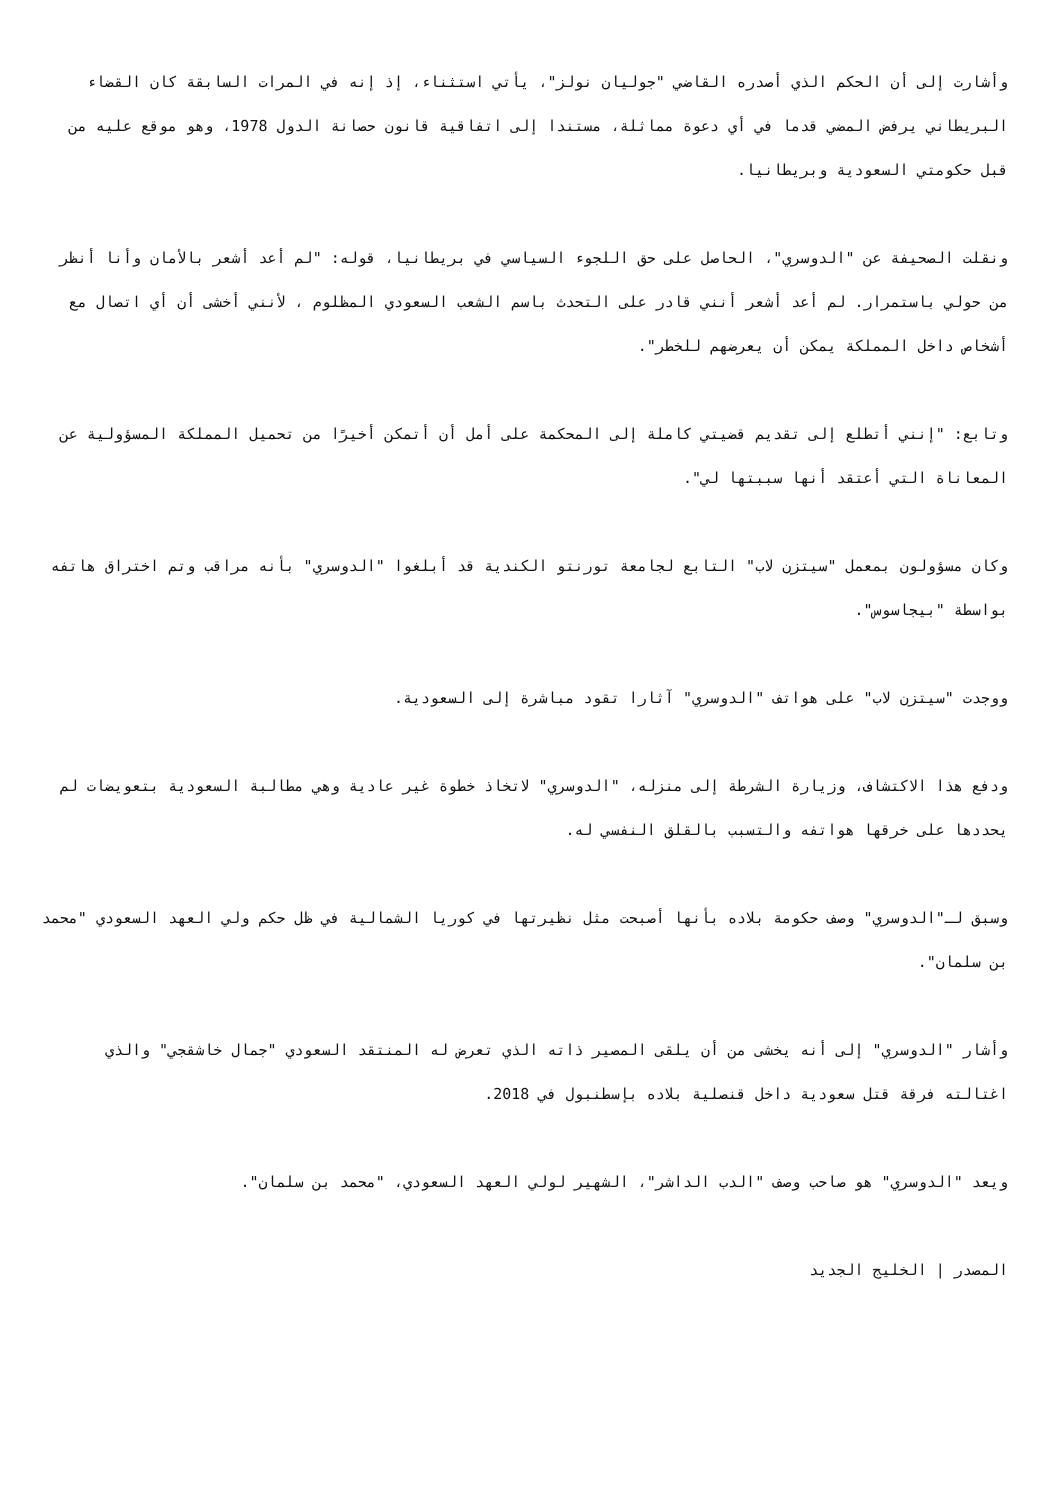وأشارت إلى أن الحكم الذي أصدره القاضي "جوليان نولز"، يأتي استثناء، إذ إنه في المرات السابقة كان القضاء البريطاني يرفض المضي قدما في أي دعوة مماثلة، مستندا إلى اتفاقية قانون حصانة الدول 1978، وهو موقع عليه من قبل حكومتي السعودية وبريطانيا.
ونقلت الصحيفة عن "الدوسري"، الحاصل على حق اللجوء السياسي في بريطانيا، قوله: "لم أعد أشعر بالأمان وأنا أنظر من حولي باستمرار. لم أعد أشعر أنني قادر على التحدث باسم الشعب السعودي المظلوم ، لأنني أخشى أن أي اتصال مع أشخاص داخل المملكة يمكن أن يعرضهم للخطر".
وتابع: "إنني أتطلع إلى تقديم قضيتي كاملة إلى المحكمة على أمل أن أتمكن أخيرًا من تحميل المملكة المسؤولية عن المعاناة التي أعتقد أنها سببتها لي".
وكان مسؤولون بمعمل "سيتزن لاب" التابع لجامعة تورنتو الكندية قد أبلغوا "الدوسري" بأنه مراقب وتم اختراق هاتفه بواسطة "بيجاسوس".
ووجدت "سيتزن لاب" على هواتف "الدوسري" آثارا تقود مباشرة إلى السعودية.
ودفع هذا الاكتشاف، وزيارة الشرطة إلى منزله، "الدوسري" لاتخاذ خطوة غير عادية وهي مطالبة السعودية بتعويضات لم يحددها على خرقها هواتفه والتسبب بالقلق النفسي له.
وسبق لـ"الدوسري" وصف حكومة بلاده بأنها أصبحت مثل نظيرتها في كوريا الشمالية في ظل حكم ولي العهد السعودي "محمد بن سلمان".
وأشار "الدوسري" إلى أنه يخشى من أن يلقى المصير ذاته الذي تعرض له المنتقد السعودي "جمال خاشقجي" والذي اغتالته فرقة قتل سعودية داخل قنصلية بلاده بإسطنبول في 2018.
ويعد "الدوسري" هو صاحب وصف "الدب الداشر"، الشهير لولي العهد السعودي، "محمد بن سلمان".
المصدر | الخليج الجديد